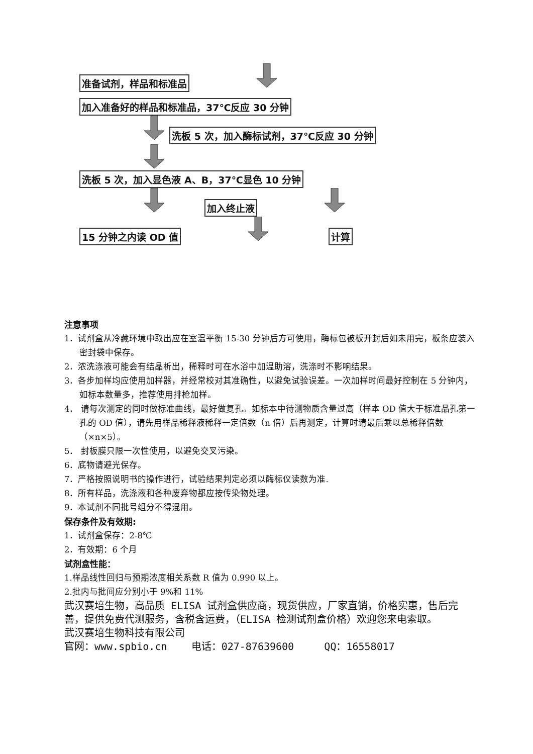准备试剂，样品和标准品 加入准备好的样品和标准品，37℃反应 30 分钟 洗板 5 次，加入酶标试剂，37℃反应 30 分钟 洗板 5 次，加入显色液 A、B，37℃显色 10 分钟 加入终止液 15 分钟之内读 OD 值 计算
注意事项
1．试剂盒从冷藏环境中取出应在室温平衡 15-30 分钟后方可使用，酶标包被板开封后如未用完，板条应装入密封袋中保存。
2．浓洗涤液可能会有结晶析出，稀释时可在水浴中加温助溶，洗涤时不影响结果。
3．各步加样均应使用加样器，并经常校对其准确性，以避免试验误差。一次加样时间最好控制在 5 分钟内，如标本数量多，推荐使用排枪加样。
4． 请每次测定的同时做标准曲线，最好做复孔。如标本中待测物质含量过高（样本 OD 值大于标准品孔第一孔的 OD 值），请先用样品稀释液稀释一定倍数（n 倍）后再测定，计算时请最后乘以总稀释倍数（×n×5）。
5． 封板膜只限一次性使用，以避免交叉污染。
6．底物请避光保存。
7．严格按照说明书的操作进行，试验结果判定必须以酶标仪读数为准.
8．所有样品，洗涤液和各种废弃物都应按传染物处理。
9．本试剂不同批号组分不得混用。
保存条件及有效期:
1．试剂盒保存：2-8℃
2．有效期：6 个月
试剂盒性能：
1.样品线性回归与预期浓度相关系数 R 值为 0.990 以上。
2.批内与批间应分别小于 9%和 11%
武汉赛培生物，高品质 ELISA 试剂盒供应商，现货供应，厂家直销，价格实惠，售后完善，提供免费代测服务，含税含运费，（ELISA 检测试剂盒价格）欢迎您来电索取。
武汉赛培生物科技有限公司
官网：www.spbio.cn 电话：027-87639600 QQ：16558017